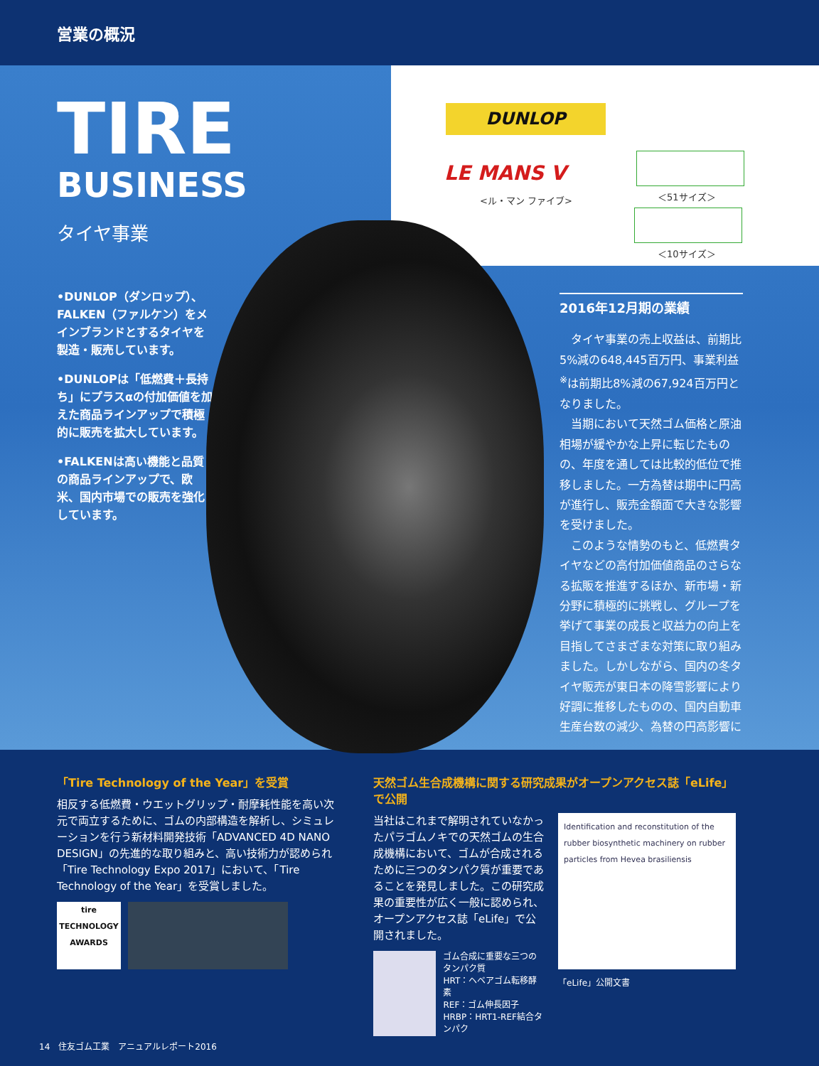営業の概況
DUNLOP
LE MANS V
<ル・マン ファイブ> ＜51サイズ＞
＜10サイズ＞
TIRE
BUSINESS
タイヤ事業
•DUNLOP（ダンロップ）、FALKEN（ファルケン）をメインブランドとするタイヤを製造・販売しています。
•DUNLOPは「低燃費＋長持ち」にプラスαの付加価値を加えた商品ラインアップで積極的に販売を拡大しています。
•FALKENは高い機能と品質の商品ラインアップで、欧米、国内市場での販売を強化しています。
2016年12月期の業績
　タイヤ事業の売上収益は、前期比5%減の648,445百万円、事業利益<sup>※</sup>は前期比8%減の67,924百万円となりました。
　当期において天然ゴム価格と原油相場が緩やかな上昇に転じたものの、年度を通しては比較的低位で推移しました。一方為替は期中に円高が進行し、販売金額面で大きな影響を受けました。
　このような情勢のもと、低燃費タイヤなどの高付加価値商品のさらなる拡販を推進するほか、新市場・新分野に積極的に挑戦し、グループを挙げて事業の成長と収益力の向上を目指してさまざまな対策に取り組みました。しかしながら、国内の冬タイヤ販売が東日本の降雪影響により好調に推移したものの、国内自動車生産台数の減少、為替の円高影響に
「Tire Technology of the Year」を受賞
相反する低燃費・ウエットグリップ・耐摩耗性能を高い次元で両立するために、ゴムの内部構造を解析し、シミュレーションを行う新材料開発技術「ADVANCED 4D NANO DESIGN」の先進的な取り組みと、高い技術力が認められ「Tire Technology Expo 2017」において、「Tire Technology of the Year」を受賞しました。
tire TECHNOLOGY AWARDS
天然ゴム生合成機構に関する研究成果がオープンアクセス誌「eLife」で公開
当社はこれまで解明されていなかったパラゴムノキでの天然ゴムの生合成機構において、ゴムが合成されるために三つのタンパク質が重要であることを発見しました。この研究成果の重要性が広く一般に認められ、オープンアクセス誌「eLife」で公開されました。
ゴム合成に重要な三つのタンパク質
HRT：ヘベアゴム転移酵素
REF：ゴム伸長因子
HRBP：HRT1-REF結合タンパク
Identification and reconstitution of the rubber biosynthetic machinery on rubber particles from Hevea brasiliensis
「eLife」公開文書
14　住友ゴム工業　アニュアルレポート2016